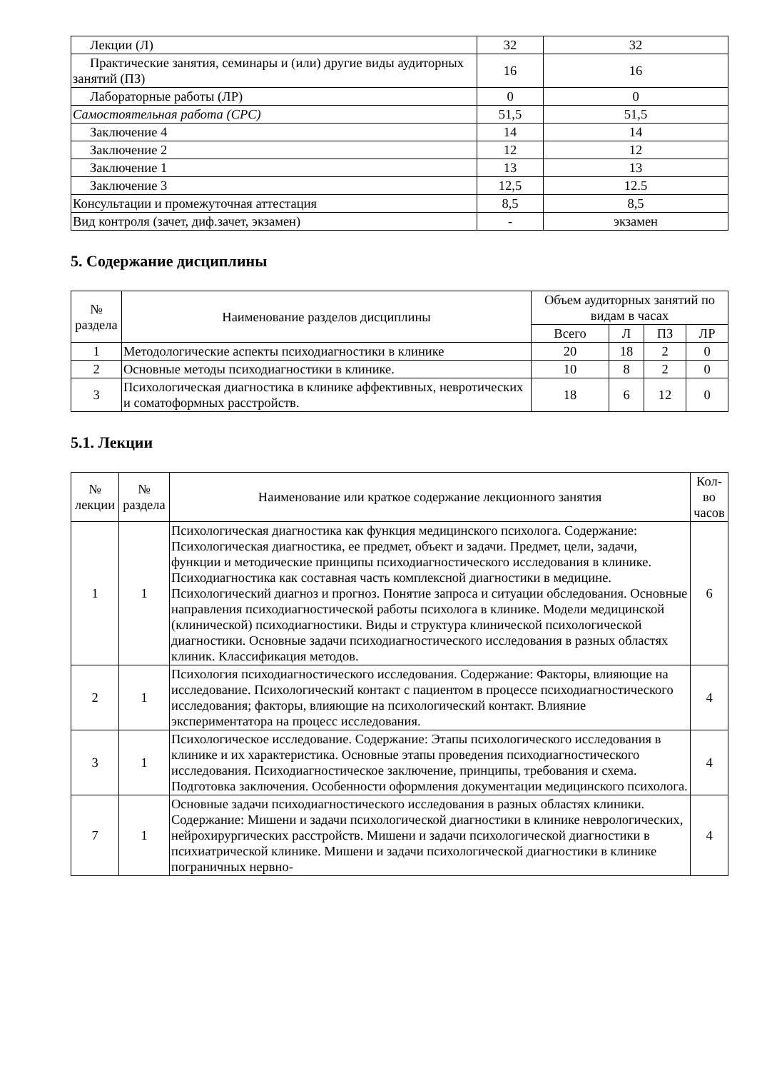| Лекции (Л) | 32 | 32 |
| Практические занятия, семинары и (или) другие виды аудиторных занятий (ПЗ) | 16 | 16 |
| Лабораторные работы (ЛР) | 0 | 0 |
| Самостоятельная работа (СРС) | 51,5 | 51,5 |
| Заключение 4 | 14 | 14 |
| Заключение 2 | 12 | 12 |
| Заключение 1 | 13 | 13 |
| Заключение 3 | 12,5 | 12.5 |
| Консультации и промежуточная аттестация | 8,5 | 8,5 |
| Вид контроля (зачет, диф.зачет, экзамен) | - | экзамен |
5. Содержание дисциплины
| № раздела | Наименование разделов дисциплины | Объем аудиторных занятий по видам в часах | | | |
| --- | --- | --- | --- | --- | --- |
| | | Всего | Л | ПЗ | ЛР |
| 1 | Методологические аспекты психодиагностики в клинике | 20 | 18 | 2 | 0 |
| 2 | Основные методы психодиагностики в клинике. | 10 | 8 | 2 | 0 |
| 3 | Психологическая диагностика в клинике аффективных, невротических и соматоформных расстройств. | 18 | 6 | 12 | 0 |
5.1. Лекции
| № лекции | № раздела | Наименование или краткое содержание лекционного занятия | Кол-во часов |
| --- | --- | --- | --- |
| 1 | 1 | Психологическая диагностика как функция медицинского психолога. Содержание: Психологическая диагностика, ее предмет, объект и задачи. Предмет, цели, задачи, функции и методические принципы психодиагностического исследования в клинике. Психодиагностика как составная часть комплексной диагностики в медицине. Психологический диагноз и прогноз. Понятие запроса и ситуации обследования. Основные направления психодиагностической работы психолога в клинике. Модели медицинской (клинической) психодиагностики. Виды и структура клинической психологической диагностики. Основные задачи психодиагностического исследования в разных областях клиник. Классификация методов. | 6 |
| 2 | 1 | Психология психодиагностического исследования. Содержание: Факторы, влияющие на исследование. Психологический контакт с пациентом в процессе психодиагностического исследования; факторы, влияющие на психологический контакт. Влияние экспериментатора на процесс исследования. | 4 |
| 3 | 1 | Психологическое исследование. Содержание: Этапы психологического исследования в клинике и их характеристика. Основные этапы проведения психодиагностического исследования. Психодиагностическое заключение, принципы, требования и схема. Подготовка заключения. Особенности оформления документации медицинского психолога. | 4 |
| 7 | 1 | Основные задачи психодиагностического исследования в разных областях клиники. Содержание: Мишени и задачи психологической диагностики в клинике неврологических, нейрохирургических расстройств. Мишени и задачи психологической диагностики в психиатрической клинике. Мишени и задачи психологической диагностики в клинике пограничных нервно- | 4 |